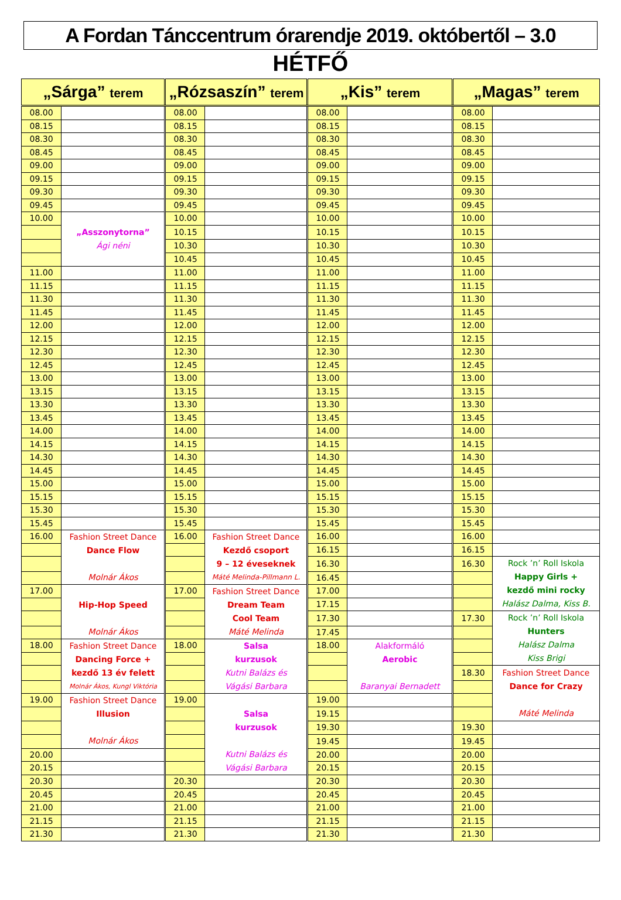A Fordan Tánccentrum órarendje 2019. októbertől – 3.0
HÉTFŐ
| „Sárga” terem | | „Rózsaszín” terem | | „Kis” terem | | „Magas” terem | |
| --- | --- | --- | --- | --- | --- | --- | --- |
| 08.00 | | 08.00 | | 08.00 | | 08.00 | |
| 08.15 | | 08.15 | | 08.15 | | 08.15 | |
| 08.30 | | 08.30 | | 08.30 | | 08.30 | |
| 08.45 | | 08.45 | | 08.45 | | 08.45 | |
| 09.00 | | 09.00 | | 09.00 | | 09.00 | |
| 09.15 | | 09.15 | | 09.15 | | 09.15 | |
| 09.30 | | 09.30 | | 09.30 | | 09.30 | |
| 09.45 | | 09.45 | | 09.45 | | 09.45 | |
| 10.00 | „Asszonytorna” Ági néni | 10.00 | | 10.00 | | 10.00 | |
| | | 10.15 | | 10.15 | | 10.15 | |
| | | 10.30 | | 10.30 | | 10.30 | |
| | | 10.45 | | 10.45 | | 10.45 | |
| 11.00 | | 11.00 | | 11.00 | | 11.00 | |
| 11.15 | | 11.15 | | 11.15 | | 11.15 | |
| 11.30 | | 11.30 | | 11.30 | | 11.30 | |
| 11.45 | | 11.45 | | 11.45 | | 11.45 | |
| 12.00 | | 12.00 | | 12.00 | | 12.00 | |
| 12.15 | | 12.15 | | 12.15 | | 12.15 | |
| 12.30 | | 12.30 | | 12.30 | | 12.30 | |
| 12.45 | | 12.45 | | 12.45 | | 12.45 | |
| 13.00 | | 13.00 | | 13.00 | | 13.00 | |
| 13.15 | | 13.15 | | 13.15 | | 13.15 | |
| 13.30 | | 13.30 | | 13.30 | | 13.30 | |
| 13.45 | | 13.45 | | 13.45 | | 13.45 | |
| 14.00 | | 14.00 | | 14.00 | | 14.00 | |
| 14.15 | | 14.15 | | 14.15 | | 14.15 | |
| 14.30 | | 14.30 | | 14.30 | | 14.30 | |
| 14.45 | | 14.45 | | 14.45 | | 14.45 | |
| 15.00 | | 15.00 | | 15.00 | | 15.00 | |
| 15.15 | | 15.15 | | 15.15 | | 15.15 | |
| 15.30 | | 15.30 | | 15.30 | | 15.30 | |
| 15.45 | | 15.45 | | 15.45 | | 15.45 | |
| 16.00 | Fashion Street Dance Dance Flow Molnár Ákos | 16.00 | Fashion Street Dance Kezdő csoport 9 – 12 éveseknek Máté Melinda-Pillmann L. | 16.00 | | 16.00 | |
| | | | | 16.15 | | 16.15 | |
| | | | | 16.30 | | 16.30 | Rock ’n’ Roll Iskola Happy Girls + kezdő mini rocky Halász Dalma, Kiss B. |
| | | | | 16.45 | | | |
| 17.00 | Hip-Hop Speed Molnár Ákos | 17.00 | Fashion Street Dance Dream Team Cool Team Máté Melinda | 17.00 | | | |
| | | | | 17.15 | | | |
| | | | | 17.30 | | 17.30 | Rock ’n’ Roll Iskola Hunters Halász Dalma Kiss Brigi |
| | | | | 17.45 | | | |
| 18.00 | Fashion Street Dance Dancing Force + kezdő 13 év felett Molnár Ákos, Kungl Viktória | 18.00 | Salsa kurzusok Kutni Balázs és Vágási Barbara | 18.00 | Alakformáló Aerobic Baranyai Bernadett | | |
| | | | | | | 18.30 | Fashion Street Dance Dance for Crazy Máté Melinda |
| 19.00 | Fashion Street Dance Illusion Molnár Ákos | 19.00 | Salsa kurzusok Kutni Balázs és Vágási Barbara | 19.00 | | | |
| | | | | 19.15 | | | |
| | | | | 19.30 | | 19.30 | |
| | | | | 19.45 | | 19.45 | |
| 20.00 | | | | 20.00 | | 20.00 | |
| 20.15 | | | | 20.15 | | 20.15 | |
| 20.30 | | 20.30 | | 20.30 | | 20.30 | |
| 20.45 | | 20.45 | | 20.45 | | 20.45 | |
| 21.00 | | 21.00 | | 21.00 | | 21.00 | |
| 21.15 | | 21.15 | | 21.15 | | 21.15 | |
| 21.30 | | 21.30 | | 21.30 | | 21.30 | |